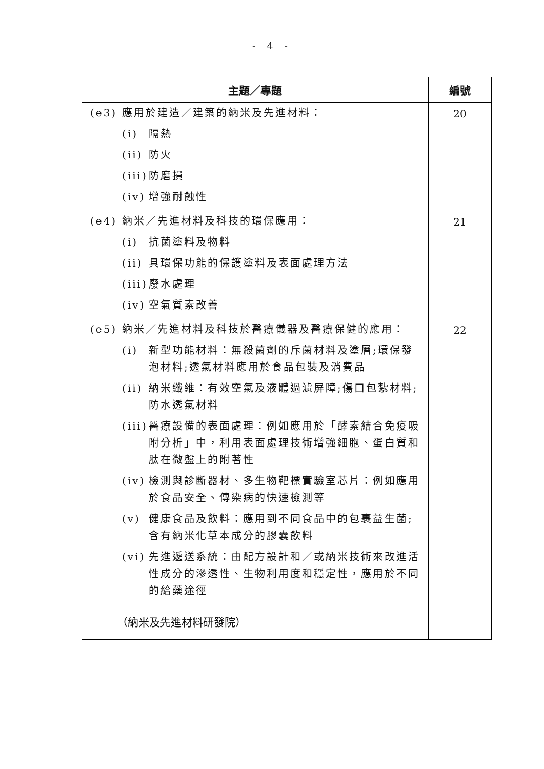- 4 -
| 主題／專題 | 編號 |
| --- | --- |
| (e3) 應用於建造／建築的納米及先進材料： (i) 隔熱 (ii) 防火 (iii) 防磨損 (iv) 增強耐蝕性 | 20 |
| (e4) 納米／先進材料及科技的環保應用： (i) 抗菌塗料及物料 (ii) 具環保功能的保護塗料及表面處理方法 (iii) 廢水處理 (iv) 空氣質素改善 | 21 |
| (e5) 納米／先進材料及科技於醫療儀器及醫療保健的應用： (i) 新型功能材料：無殺菌劑的斥菌材料及塗層;環保發泡材料;透氣材料應用於食品包裝及消費品 (ii) 納米纖維：有效空氣及液體過濾屏障;傷口包紮材料;防水透氣材料 (iii) 醫療設備的表面處理：例如應用於「酵素結合免疫吸附分析」中，利用表面處理技術增強細胞、蛋白質和肽在微盤上的附著性 (iv) 檢測與診斷器材、多生物靶標實驗室芯片：例如應用於食品安全、傳染病的快速檢測等 (v) 健康食品及飲料：應用到不同食品中的包裹益生菌;含有納米化草本成分的膠囊飲料 (vi) 先進遞送系統：由配方設計和／或納米技術來改進活性成分的滲透性、生物利用度和穩定性，應用於不同的給藥途徑 （納米及先進材料研發院） | 22 |